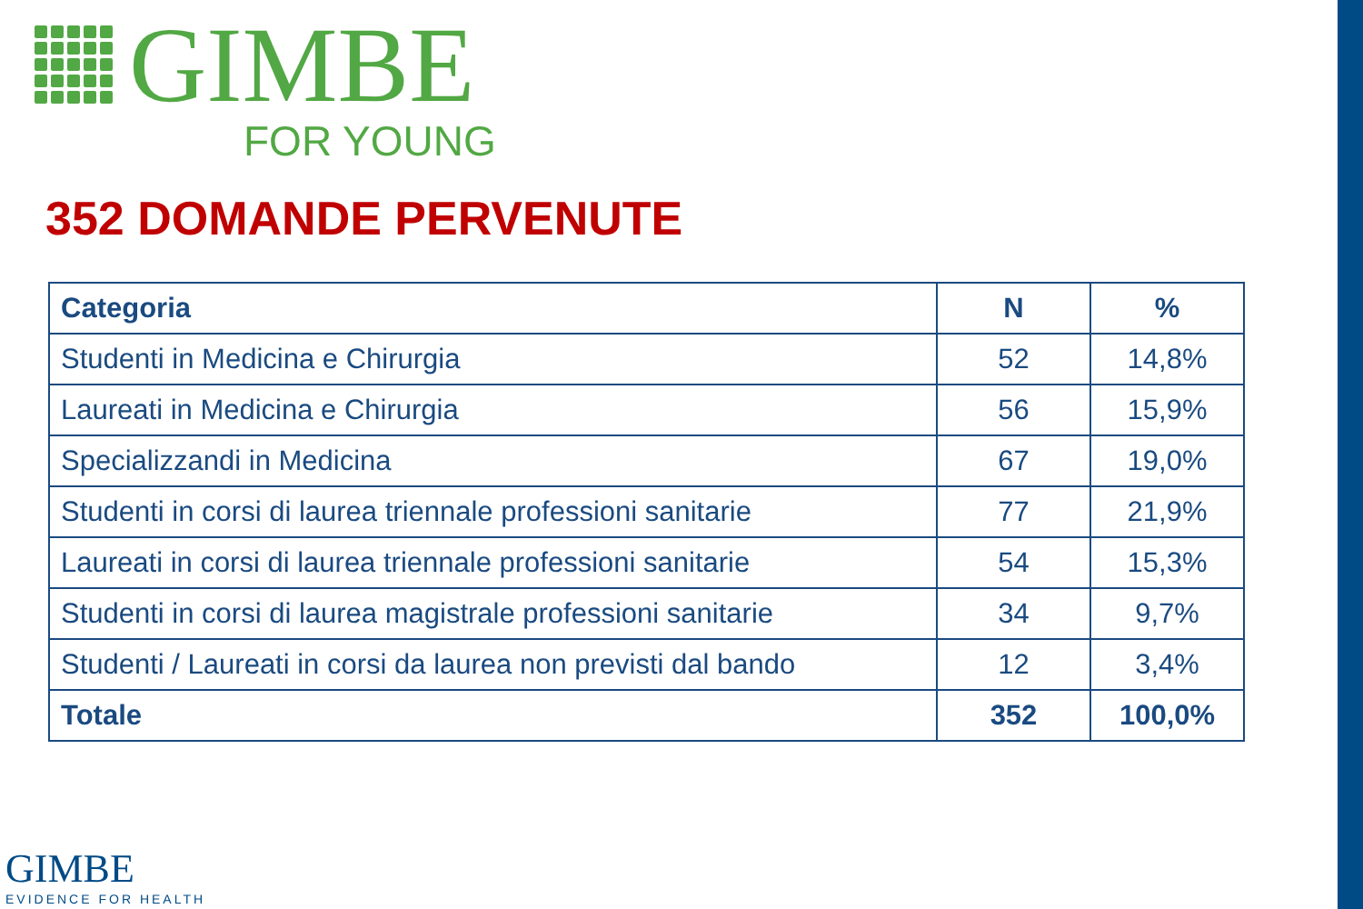GIMBE
FOR YOUNG
352 DOMANDE PERVENUTE
| Categoria | N | % |
| --- | --- | --- |
| Studenti in Medicina e Chirurgia | 52 | 14,8% |
| Laureati in Medicina e Chirurgia | 56 | 15,9% |
| Specializzandi in Medicina | 67 | 19,0% |
| Studenti in corsi di laurea triennale professioni sanitarie | 77 | 21,9% |
| Laureati in corsi di laurea triennale professioni sanitarie | 54 | 15,3% |
| Studenti in corsi di laurea magistrale professioni sanitarie | 34 | 9,7% |
| Studenti / Laureati in corsi da laurea non previsti dal bando | 12 | 3,4% |
| Totale | 352 | 100,0% |
GIMBE
EVIDENCE FOR HEALTH